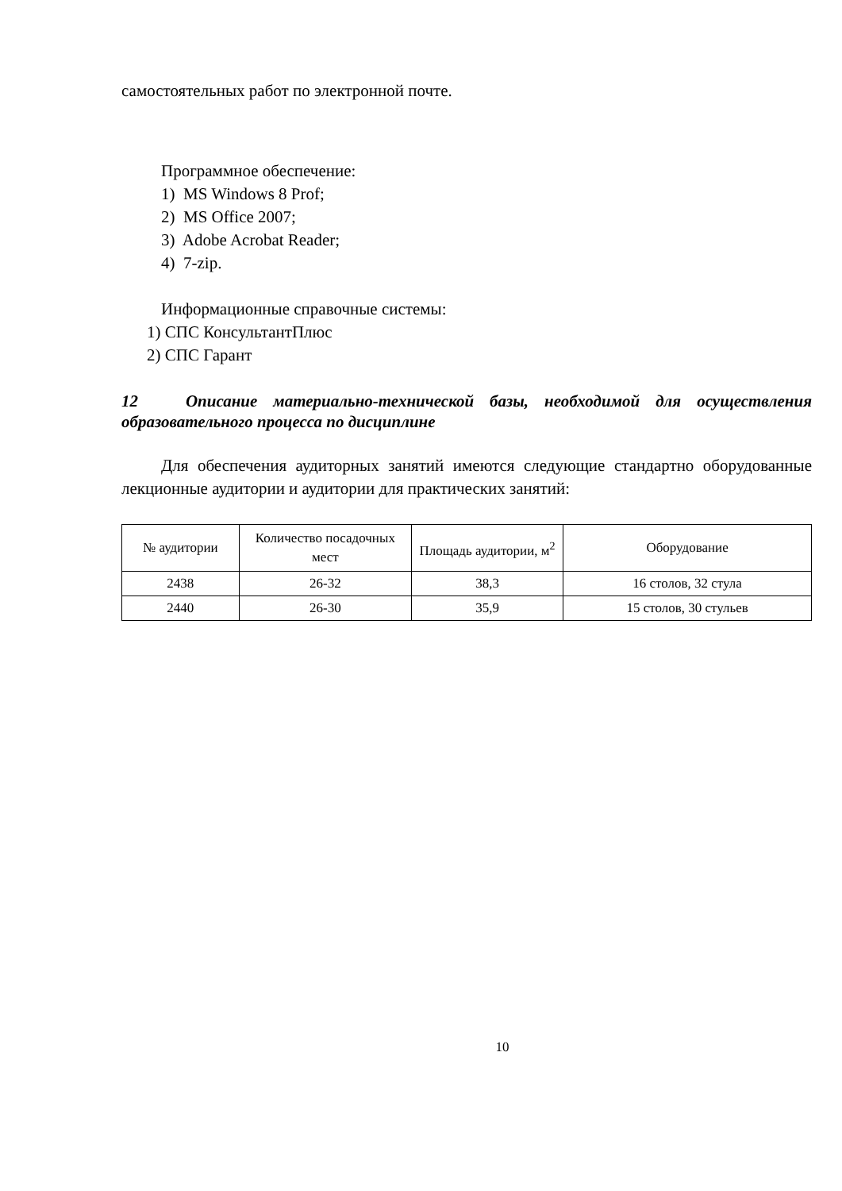самостоятельных работ по электронной почте.
Программное обеспечение:
1) MS Windows 8 Prof;
2) MS Office 2007;
3) Adobe Acrobat Reader;
4) 7-zip.
Информационные справочные системы:
1) СПС КонсультантПлюс
2) СПС Гарант
12 Описание материально-технической базы, необходимой для осуществления образовательного процесса по дисциплине
Для обеспечения аудиторных занятий имеются следующие стандартно оборудованные лекционные аудитории и аудитории для практических занятий:
| № аудитории | Количество посадочных мест | Площадь аудитории, м<sup>2</sup> | Оборудование |
| --- | --- | --- | --- |
| 2438 | 26-32 | 38,3 | 16 столов, 32 стула |
| 2440 | 26-30 | 35,9 | 15 столов, 30 стульев |
10